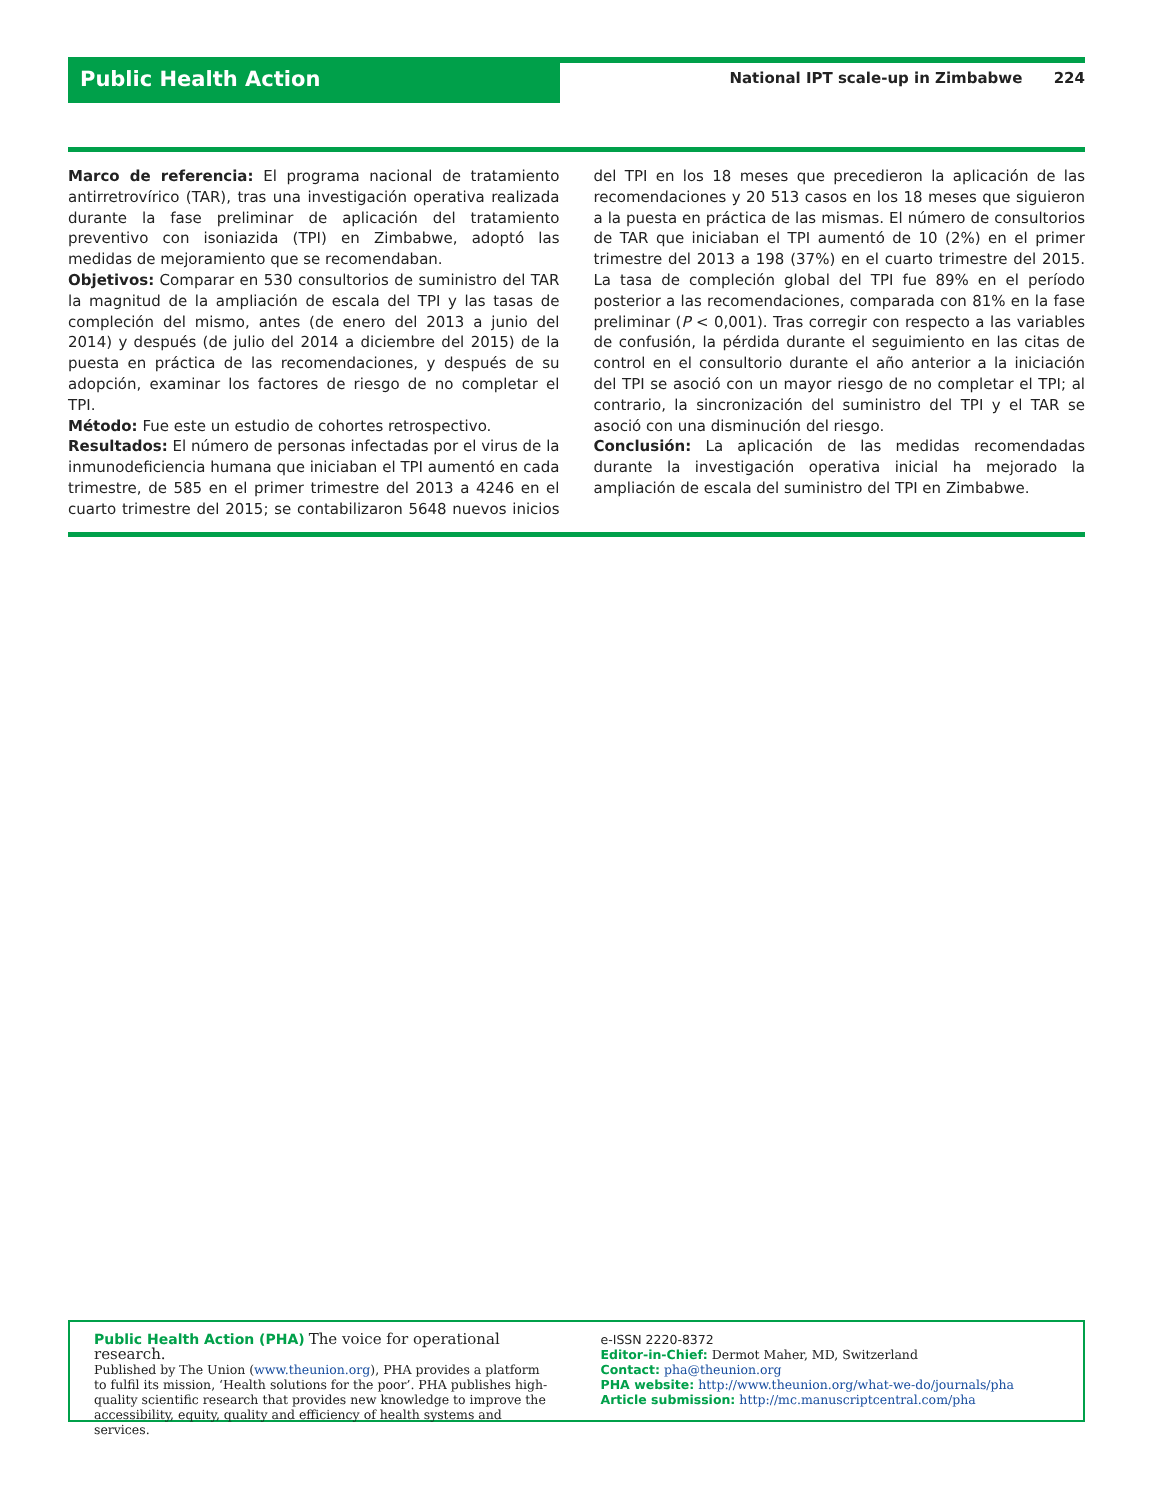Public Health Action
National IPT scale-up in Zimbabwe 224
Marco de referencia: El programa nacional de tratamiento antirretrovírico (TAR), tras una investigación operativa realizada durante la fase preliminar de aplicación del tratamiento preventivo con isoniazida (TPI) en Zimbabwe, adoptó las medidas de mejoramiento que se recomendaban.
Objetivos: Comparar en 530 consultorios de suministro del TAR la magnitud de la ampliación de escala del TPI y las tasas de compleción del mismo, antes (de enero del 2013 a junio del 2014) y después (de julio del 2014 a diciembre del 2015) de la puesta en práctica de las recomendaciones, y después de su adopción, examinar los factores de riesgo de no completar el TPI.
Método: Fue este un estudio de cohortes retrospectivo.
Resultados: El número de personas infectadas por el virus de la inmunodeficiencia humana que iniciaban el TPI aumentó en cada trimestre, de 585 en el primer trimestre del 2013 a 4246 en el cuarto trimestre del 2015; se contabilizaron 5648 nuevos inicios del TPI en los 18 meses que precedieron la aplicación de las recomendaciones y 20 513 casos en los 18 meses que siguieron a la puesta en práctica de las mismas. El número de consultorios de TAR que iniciaban el TPI aumentó de 10 (2%) en el primer trimestre del 2013 a 198 (37%) en el cuarto trimestre del 2015. La tasa de compleción global del TPI fue 89% en el período posterior a las recomendaciones, comparada con 81% en la fase preliminar (P < 0,001). Tras corregir con respecto a las variables de confusión, la pérdida durante el seguimiento en las citas de control en el consultorio durante el año anterior a la iniciación del TPI se asoció con un mayor riesgo de no completar el TPI; al contrario, la sincronización del suministro del TPI y el TAR se asoció con una disminución del riesgo.
Conclusión: La aplicación de las medidas recomendadas durante la investigación operativa inicial ha mejorado la ampliación de escala del suministro del TPI en Zimbabwe.
Public Health Action (PHA) The voice for operational research.
Published by The Union (www.theunion.org), PHA provides a platform to fulfil its mission, ‘Health solutions for the poor’. PHA publishes high-quality scientific research that provides new knowledge to improve the accessibility, equity, quality and efficiency of health systems and services.
e-ISSN 2220-8372
Editor-in-Chief: Dermot Maher, MD, Switzerland
Contact: pha@theunion.org
PHA website: http://www.theunion.org/what-we-do/journals/pha
Article submission: http://mc.manuscriptcentral.com/pha